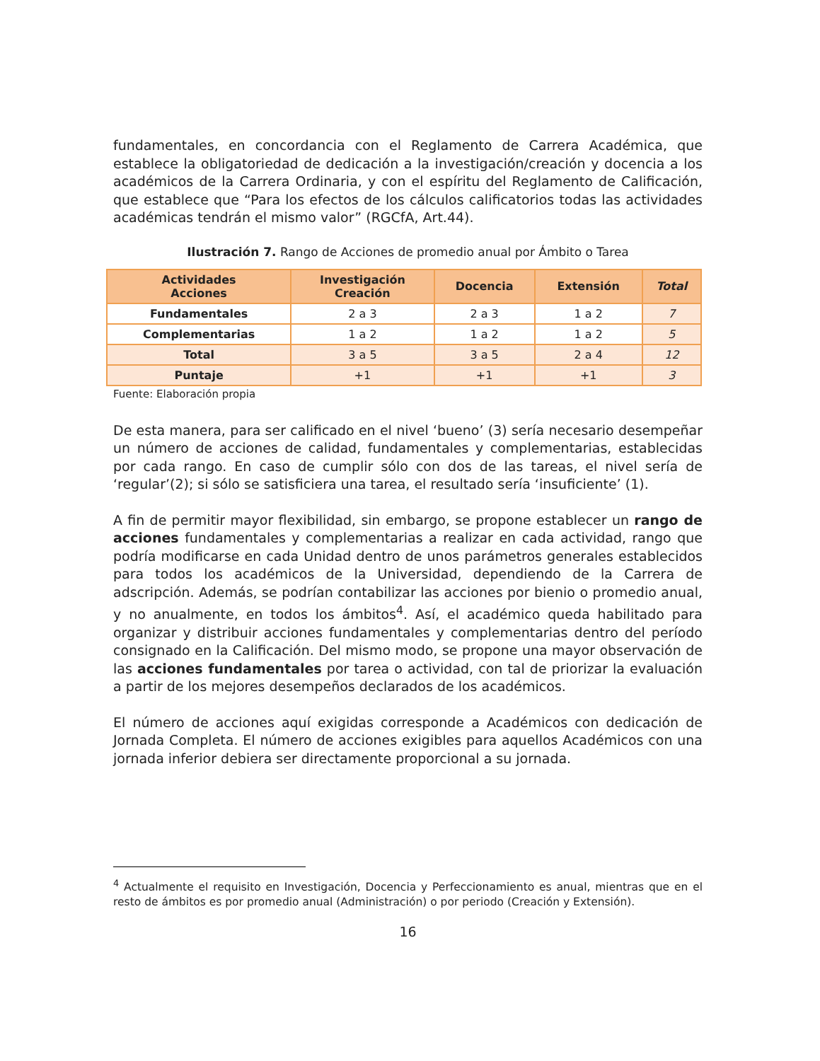fundamentales, en concordancia con el Reglamento de Carrera Académica, que establece la obligatoriedad de dedicación a la investigación/creación y docencia a los académicos de la Carrera Ordinaria, y con el espíritu del Reglamento de Calificación, que establece que “Para los efectos de los cálculos calificatorios todas las actividades académicas tendrán el mismo valor” (RGCfA, Art.44).
Ilustración 7. Rango de Acciones de promedio anual por Ámbito o Tarea
| Actividades Acciones | Investigación Creación | Docencia | Extensión | Total |
| --- | --- | --- | --- | --- |
| Fundamentales | 2 a 3 | 2 a 3 | 1 a 2 | 7 |
| Complementarias | 1 a 2 | 1 a 2 | 1 a 2 | 5 |
| Total | 3 a 5 | 3 a 5 | 2 a 4 | 12 |
| Puntaje | +1 | +1 | +1 | 3 |
Fuente: Elaboración propia
De esta manera, para ser calificado en el nivel ‘bueno’ (3) sería necesario desempeñar un número de acciones de calidad, fundamentales y complementarias, establecidas por cada rango. En caso de cumplir sólo con dos de las tareas, el nivel sería de ‘regular’(2); si sólo se satisficiera una tarea, el resultado sería ‘insuficiente’ (1).
A fin de permitir mayor flexibilidad, sin embargo, se propone establecer un rango de acciones fundamentales y complementarias a realizar en cada actividad, rango que podría modificarse en cada Unidad dentro de unos parámetros generales establecidos para todos los académicos de la Universidad, dependiendo de la Carrera de adscripción. Además, se podrían contabilizar las acciones por bienio o promedio anual, y no anualmente, en todos los ámbitos<sup>4</sup>. Así, el académico queda habilitado para organizar y distribuir acciones fundamentales y complementarias dentro del período consignado en la Calificación. Del mismo modo, se propone una mayor observación de las acciones fundamentales por tarea o actividad, con tal de priorizar la evaluación a partir de los mejores desempeños declarados de los académicos.
El número de acciones aquí exigidas corresponde a Académicos con dedicación de Jornada Completa. El número de acciones exigibles para aquellos Académicos con una jornada inferior debiera ser directamente proporcional a su jornada.
<sup>4</sup> Actualmente el requisito en Investigación, Docencia y Perfeccionamiento es anual, mientras que en el resto de ámbitos es por promedio anual (Administración) o por periodo (Creación y Extensión).
16